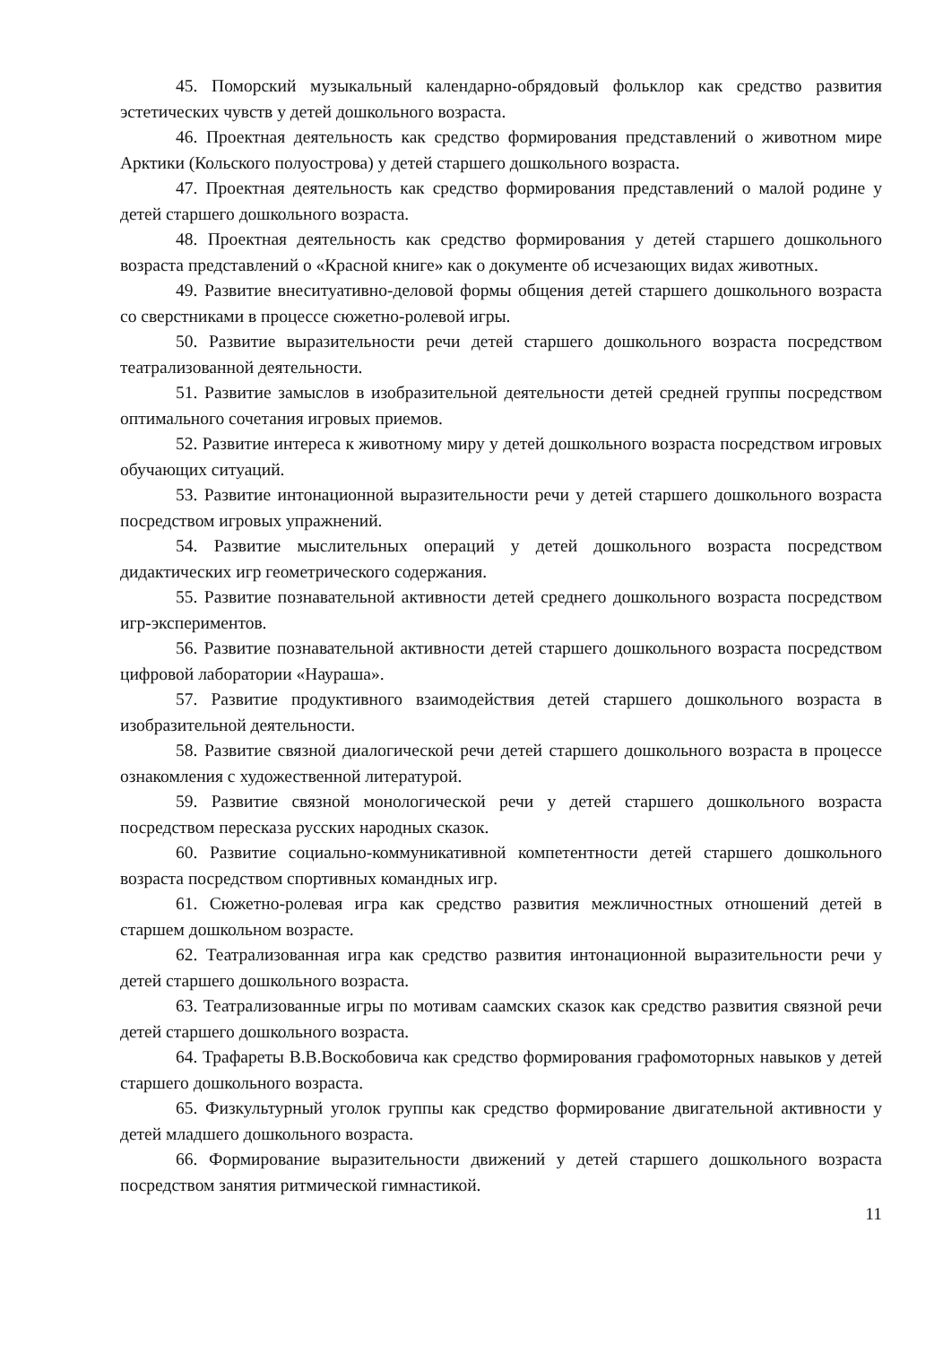45. Поморский музыкальный календарно-обрядовый фольклор как средство развития эстетических чувств у детей дошкольного возраста.
46. Проектная деятельность как средство формирования представлений о животном мире Арктики (Кольского полуострова) у детей старшего дошкольного возраста.
47. Проектная деятельность как средство формирования представлений о малой родине у детей старшего дошкольного возраста.
48. Проектная деятельность как средство формирования у детей старшего дошкольного возраста представлений о «Красной книге» как о документе об исчезающих видах животных.
49. Развитие внеситуативно-деловой формы общения детей старшего дошкольного возраста со сверстниками в процессе сюжетно-ролевой игры.
50. Развитие выразительности речи детей старшего дошкольного возраста посредством театрализованной деятельности.
51. Развитие замыслов в изобразительной деятельности детей средней группы посредством оптимального сочетания игровых приемов.
52. Развитие интереса к животному миру у детей дошкольного возраста посредством игровых обучающих ситуаций.
53. Развитие интонационной выразительности речи у детей старшего дошкольного возраста посредством игровых упражнений.
54. Развитие мыслительных операций у детей дошкольного возраста посредством дидактических игр геометрического содержания.
55. Развитие познавательной активности детей среднего дошкольного возраста посредством игр-экспериментов.
56. Развитие познавательной активности детей старшего дошкольного возраста посредством цифровой лаборатории «Наураша».
57. Развитие продуктивного взаимодействия детей старшего дошкольного возраста в изобразительной деятельности.
58. Развитие связной диалогической речи детей старшего дошкольного возраста в процессе ознакомления с художественной литературой.
59. Развитие связной монологической речи у детей старшего дошкольного возраста посредством пересказа русских народных сказок.
60. Развитие социально-коммуникативной компетентности детей старшего дошкольного возраста посредством спортивных командных игр.
61. Сюжетно-ролевая игра как средство развития межличностных отношений детей в старшем дошкольном возрасте.
62. Театрализованная игра как средство развития интонационной выразительности речи у детей старшего дошкольного возраста.
63. Театрализованные игры по мотивам саамских сказок как средство развития связной речи детей старшего дошкольного возраста.
64. Трафареты В.В.Воскобовича как средство формирования графомоторных навыков у детей старшего дошкольного возраста.
65. Физкультурный уголок группы как средство формирование двигательной активности у детей младшего дошкольного возраста.
66. Формирование выразительности движений у детей старшего дошкольного возраста посредством занятия ритмической гимнастикой.
11